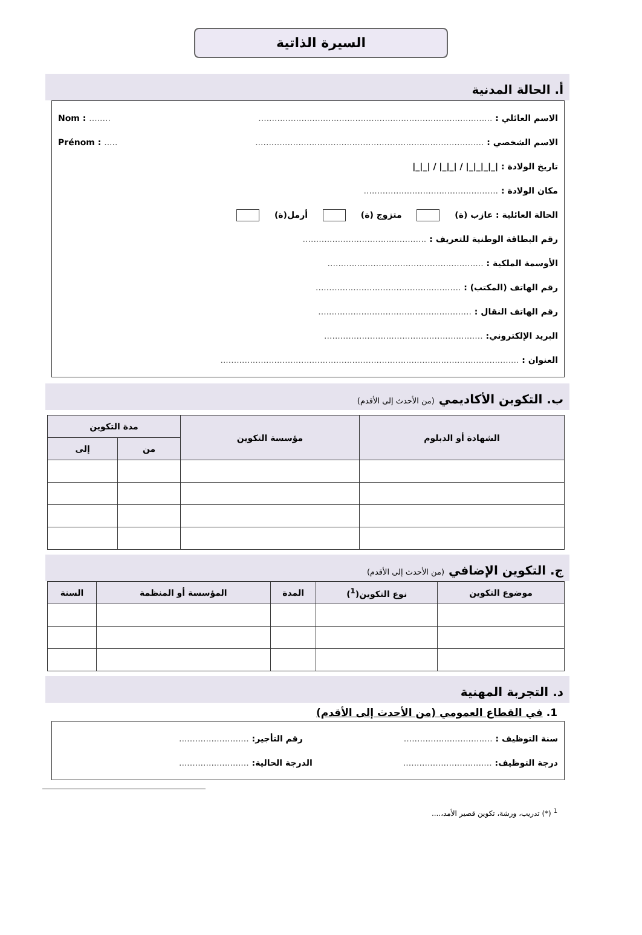السيرة الذاتية
أ. الحالة المدنية
الاسم العائلي : ....................................................................................... Nom : ........
الاسم الشخصي : ..................................................................................... Prénom : .....
تاريخ الولادة : |_|_|_|_| / |_|_| / |_|_|
مكان الولادة : ..................................................
الحالة العائلية : عازب (ة) متزوج (ة) أرمل(ة)
رقم البطاقة الوطنية للتعريف : ..............................................
الأوسمة الملكية : ..........................................................
رقم الهاتف (المكتب) : ......................................................
رقم الهاتف النقال : .........................................................
البريد الإلكتروني: ...........................................................
العنوان : ...............................................................................................................
ب. التكوين الأكاديمي (من الأحدث إلى الأقدم)
| الشهادة أو الدبلوم | مؤسسة التكوين | مدة التكوين | |
| --- | --- | --- | --- |
| | | من | إلى |
ج. التكوين الإضافي (من الأحدث إلى الأقدم)
| موضوع التكوين | نوع التكوين(<sup>1</sup>) | المدة | المؤسسة أو المنظمة | السنة |
| --- | --- | --- | --- | --- |
د. التجربة المهنية
1. في القطاع العمومي (من الأحدث إلى الأقدم)
سنة التوظيف : ................................. رقم التأجير: ..........................
درجة التوظيف: ................................. الدرجة الحالية: ..........................
<sup>1</sup> (*) تدريب، ورشة، تكوين قصير الأمد،....